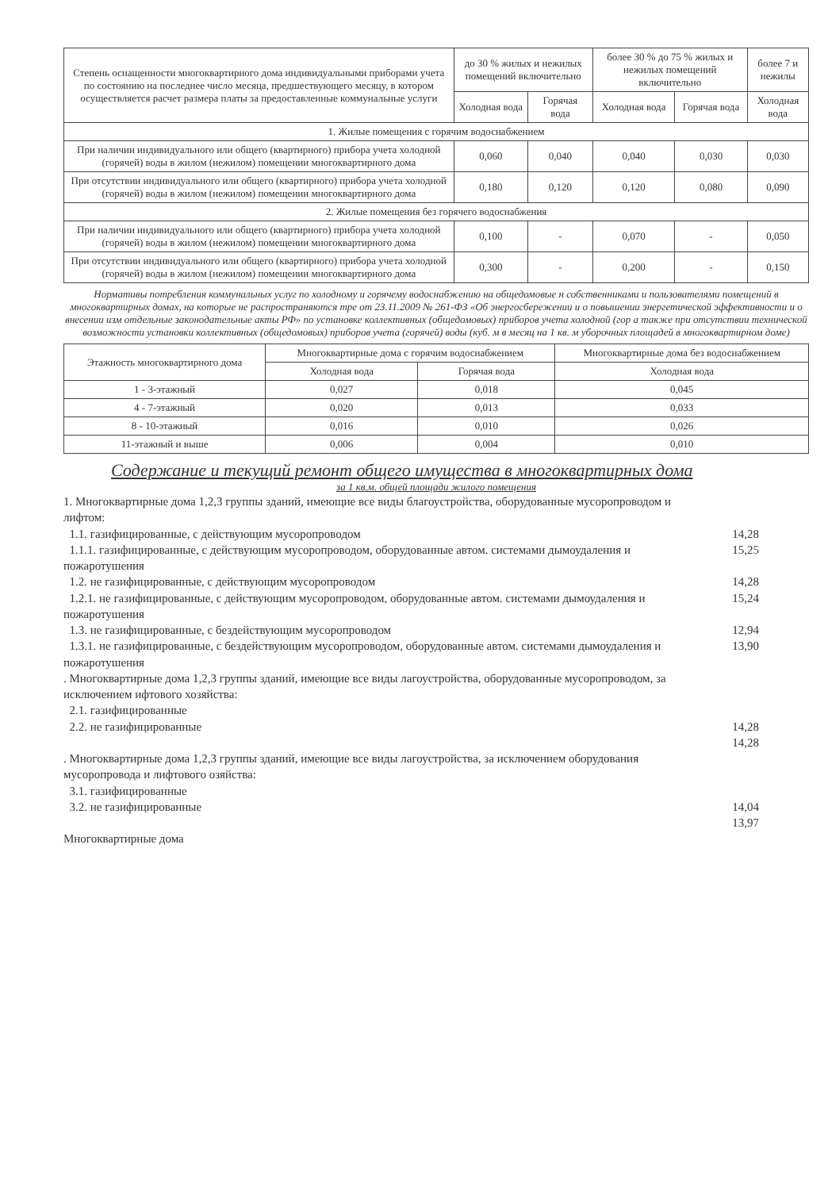| Степень оснащенности многоквартирного дома индивидуальными приборами учета по состоянию на последнее число месяца, предшествующего месяцу, в котором осуществляется расчет размера платы за предоставленные коммунальные услуги | до 30 % жилых и нежилых помещений включительно | | более 30 % до 75 % жилых и нежилых помещений включительно | | более 7 и нежилы |
| --- | --- | --- | --- | --- | --- |
| | Холодная вода | Горячая вода | Холодная вода | Горячая вода | Холодная вода |
| 1. Жилые помещения с горячим водоснабжением | | | | | |
| При наличии индивидуального или общего (квартирного) прибора учета холодной (горячей) воды в жилом (нежилом) помещении многоквартирного дома | 0,060 | 0,040 | 0,040 | 0,030 | 0,030 |
| При отсутствии индивидуального или общего (квартирного) прибора учета холодной (горячей) воды в жилом (нежилом) помещении многоквартирного дома | 0,180 | 0,120 | 0,120 | 0,080 | 0,090 |
| 2. Жилые помещения без горячего водоснабжения | | | | | |
| При наличии индивидуального или общего (квартирного) прибора учета холодной (горячей) воды в жилом (нежилом) помещении многоквартирного дома | 0,100 | - | 0,070 | - | 0,050 |
| При отсутствии индивидуального или общего (квартирного) прибора учета холодной (горячей) воды в жилом (нежилом) помещении многоквартирного дома | 0,300 | - | 0,200 | - | 0,150 |
Нормативы потребления коммунальных услуг по холодному и горячему водоснабжению на общедомовые н собственниками и пользователями помещений в многоквартирных домах, на которые не распространяются тре от 23.11.2009 № 261-ФЗ «Об энергосбережении и о повышении энергетической эффективности и о внесении изм отдельные законодательные акты РФ» по установке коллективных (общедомовых) приборов учета холодной (гор а также при отсутствии технической возможности установки коллективных (общедомовых) приборов учета (горячей) воды (куб. м в месяц на 1 кв. м уборочных площадей в многоквартирном доме)
| Этажность многоквартирного дома | Многоквартирные дома с горячим водоснабжением | | Многоквартирные дома без водоснабжением |
| --- | --- | --- | --- |
| | Холодная вода | Горячая вода | Холодная вода |
| 1 - 3-этажный | 0,027 | 0,018 | 0,045 |
| 4 - 7-этажный | 0,020 | 0,013 | 0,033 |
| 8 - 10-этажный | 0,016 | 0,010 | 0,026 |
| 11-этажный и выше | 0,006 | 0,004 | 0,010 |
Содержание и текущий ремонт общего имущества в многоквартирных дома
за 1 кв.м. общей площади жилого помещения
1. Многоквартирные дома 1,2,3 группы зданий, имеющие все виды благоустройства, оборудованные мусоропроводом и лифтом:
1.1. газифицированные, с действующим мусоропроводом
1.1.1. газифицированные, с действующим мусоропроводом, оборудованные автом. системами дымоудаления и пожаротушения
14,28
15,25
1.2. не газифицированные, с действующим мусоропроводом
1.2.1. не газифицированные, с действующим мусоропроводом, оборудованные автом. системами дымоудаления и пожаротушения
14,28
15,24
1.3. не газифицированные, с бездействующим мусоропроводом
1.3.1. не газифицированные, с бездействующим мусоропроводом, оборудованные автом. системами дымоудаления и пожаротушения
12,94
13,90
. Многоквартирные дома 1,2,3 группы зданий, имеющие все виды лагоустройства, оборудованные мусоропроводом, за исключением ифтового хозяйства:
2.1. газифицированные
2.2. не газифицированные
14,28
14,28
. Многоквартирные дома 1,2,3 группы зданий, имеющие все виды лагоустройства, за исключением оборудования мусоропровода и лифтового озяйства:
3.1. газифицированные
3.2. не газифицированные
14,04
13,97
Многоквартирные дома